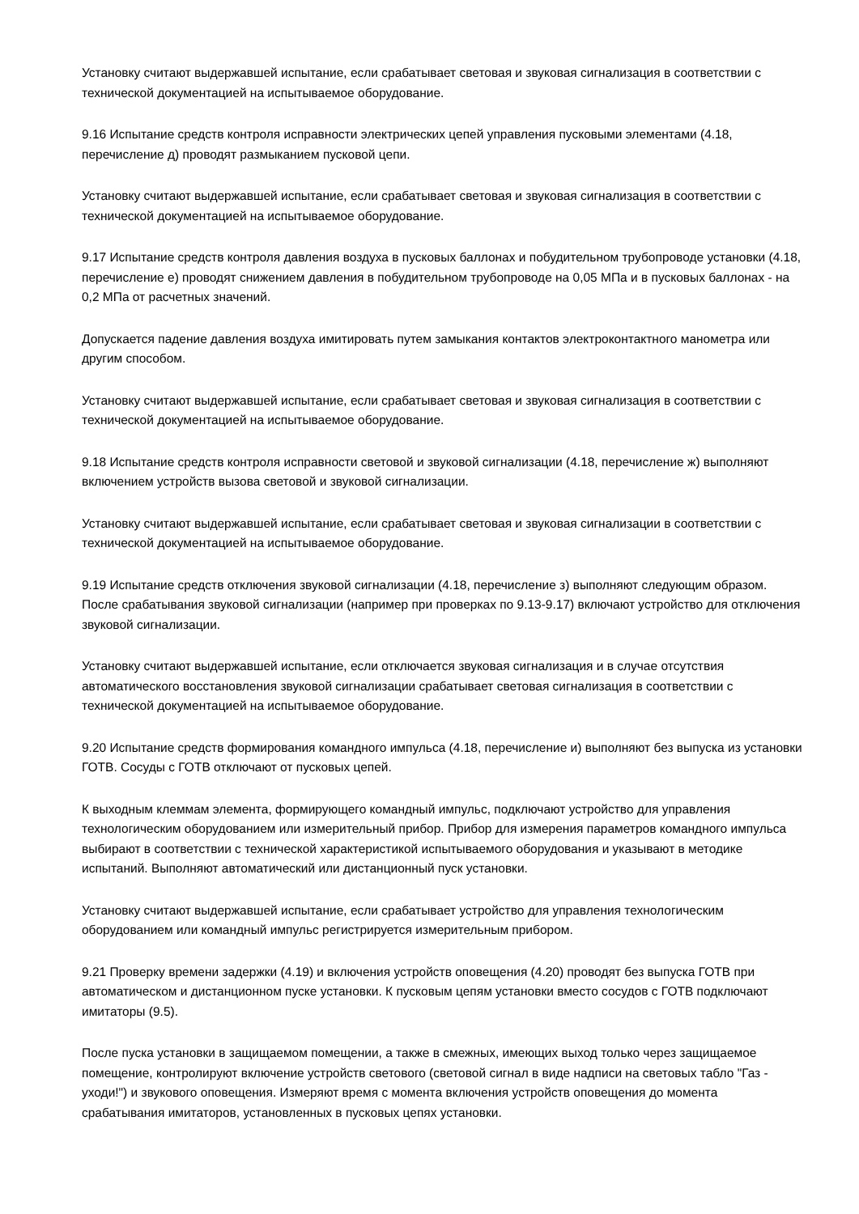Установку считают выдержавшей испытание, если срабатывает световая и звуковая сигнализация в соответствии с технической документацией на испытываемое оборудование.
9.16 Испытание средств контроля исправности электрических цепей управления пусковыми элементами (4.18, перечисление д) проводят размыканием пусковой цепи.
Установку считают выдержавшей испытание, если срабатывает световая и звуковая сигнализация в соответствии с технической документацией на испытываемое оборудование.
9.17 Испытание средств контроля давления воздуха в пусковых баллонах и побудительном трубопроводе установки (4.18, перечисление е) проводят снижением давления в побудительном трубопроводе на 0,05 МПа и в пусковых баллонах - на 0,2 МПа от расчетных значений.
Допускается падение давления воздуха имитировать путем замыкания контактов электроконтактного манометра или другим способом.
Установку считают выдержавшей испытание, если срабатывает световая и звуковая сигнализация в соответствии с технической документацией на испытываемое оборудование.
9.18 Испытание средств контроля исправности световой и звуковой сигнализации (4.18, перечисление ж) выполняют включением устройств вызова световой и звуковой сигнализации.
Установку считают выдержавшей испытание, если срабатывает световая и звуковая сигнализации в соответствии с технической документацией на испытываемое оборудование.
9.19 Испытание средств отключения звуковой сигнализации (4.18, перечисление з) выполняют следующим образом. После срабатывания звуковой сигнализации (например при проверках по 9.13-9.17) включают устройство для отключения звуковой сигнализации.
Установку считают выдержавшей испытание, если отключается звуковая сигнализация и в случае отсутствия автоматического восстановления звуковой сигнализации срабатывает световая сигнализация в соответствии с технической документацией на испытываемое оборудование.
9.20 Испытание средств формирования командного импульса (4.18, перечисление и) выполняют без выпуска из установки ГОТВ. Сосуды с ГОТВ отключают от пусковых цепей.
К выходным клеммам элемента, формирующего командный импульс, подключают устройство для управления технологическим оборудованием или измерительный прибор. Прибор для измерения параметров командного импульса выбирают в соответствии с технической характеристикой испытываемого оборудования и указывают в методике испытаний. Выполняют автоматический или дистанционный пуск установки.
Установку считают выдержавшей испытание, если срабатывает устройство для управления технологическим оборудованием или командный импульс регистрируется измерительным прибором.
9.21 Проверку времени задержки (4.19) и включения устройств оповещения (4.20) проводят без выпуска ГОТВ при автоматическом и дистанционном пуске установки. К пусковым цепям установки вместо сосудов с ГОТВ подключают имитаторы (9.5).
После пуска установки в защищаемом помещении, а также в смежных, имеющих выход только через защищаемое помещение, контролируют включение устройств светового (световой сигнал в виде надписи на световых табло "Газ - уходи!") и звукового оповещения. Измеряют время с момента включения устройств оповещения до момента срабатывания имитаторов, установленных в пусковых цепях установки.